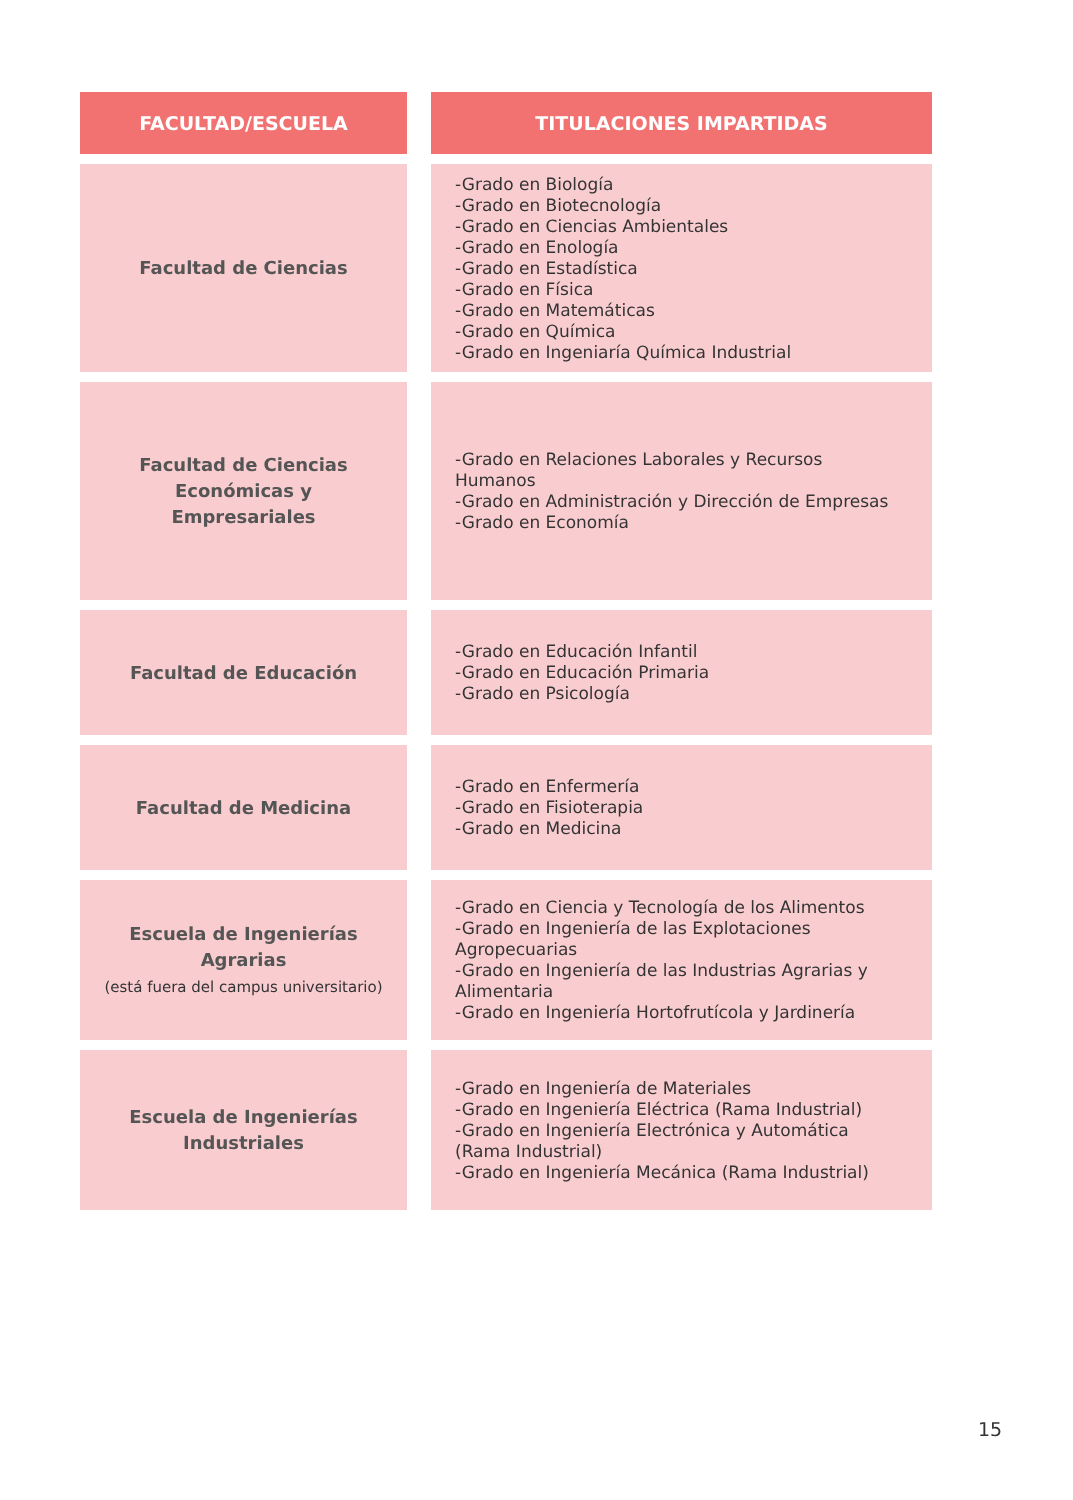| FACULTAD/ESCUELA | TITULACIONES IMPARTIDAS |
| --- | --- |
| Facultad de Ciencias | -Grado en Biología -Grado en Biotecnología -Grado en Ciencias Ambientales -Grado en Enología -Grado en Estadística -Grado en Física -Grado en Matemáticas -Grado en Química -Grado en Ingeniaría Química Industrial |
| Facultad de Ciencias Económicas y Empresariales | -Grado en Relaciones Laborales y Recursos Humanos -Grado en Administración y Dirección de Empresas -Grado en Economía |
| Facultad de Educación | -Grado en Educación Infantil -Grado en Educación Primaria -Grado en Psicología |
| Facultad de Medicina | -Grado en Enfermería -Grado en Fisioterapia -Grado en Medicina |
| Escuela de Ingenierías Agrarias (está fuera del campus universitario) | -Grado en Ciencia y Tecnología de los Alimentos -Grado en Ingeniería de las Explotaciones Agropecuarias -Grado en Ingeniería de las Industrias Agrarias y Alimentaria -Grado en Ingeniería Hortofrutícola y Jardinería |
| Escuela de Ingenierías Industriales | -Grado en Ingeniería de Materiales -Grado en Ingeniería Eléctrica (Rama Industrial) -Grado en Ingeniería Electrónica y Automática (Rama Industrial) -Grado en Ingeniería Mecánica (Rama Industrial) |
15